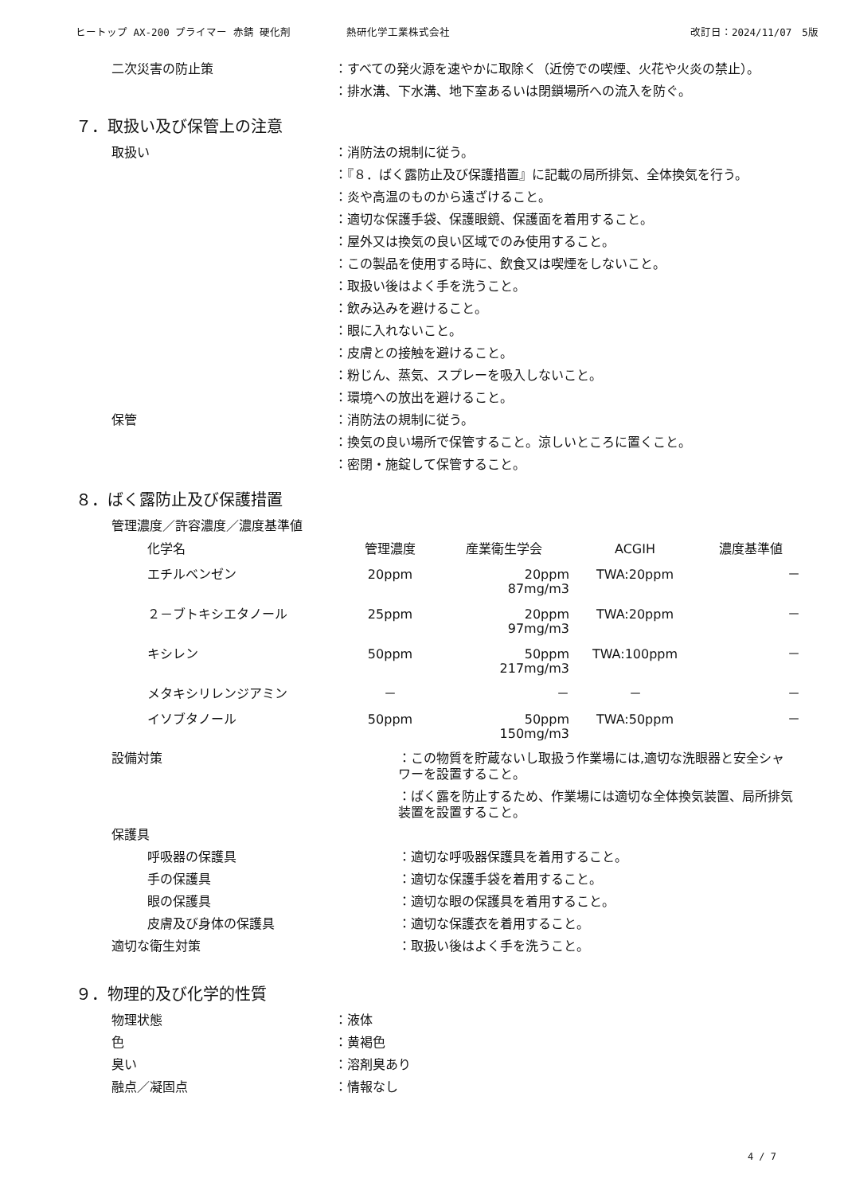ヒートップ AX-200 プライマー 赤錆 硬化剤 熱研化学工業株式会社 改訂日：2024/11/07　5版
二次災害の防止策 ：すべての発火源を速やかに取除く（近傍での喫煙、火花や火炎の禁止）。
：排水溝、下水溝、地下室あるいは閉鎖場所への流入を防ぐ。
７．取扱い及び保管上の注意
取扱い ：消防法の規制に従う。
：『８．ばく露防止及び保護措置』に記載の局所排気、全体換気を行う。
：炎や高温のものから遠ざけること。
：適切な保護手袋、保護眼鏡、保護面を着用すること。
：屋外又は換気の良い区域でのみ使用すること。
：この製品を使用する時に、飲食又は喫煙をしないこと。
：取扱い後はよく手を洗うこと。
：飲み込みを避けること。
：眼に入れないこと。
：皮膚との接触を避けること。
：粉じん、蒸気、スプレーを吸入しないこと。
：環境への放出を避けること。
保管 ：消防法の規制に従う。
：換気の良い場所で保管すること。涼しいところに置くこと。
：密閉・施錠して保管すること。
８．ばく露防止及び保護措置
管理濃度／許容濃度／濃度基準値
| 化学名 | 管理濃度 | 産業衛生学会 | ACGIH | 濃度基準値 |
| --- | --- | --- | --- | --- |
| エチルベンゼン | 20ppm | 20ppm 87mg/m3 | TWA:20ppm | － |
| ２－ブトキシエタノール | 25ppm | 20ppm 97mg/m3 | TWA:20ppm | － |
| キシレン | 50ppm | 50ppm 217mg/m3 | TWA:100ppm | － |
| メタキシリレンジアミン | － | － | － | － |
| イソブタノール | 50ppm | 50ppm 150mg/m3 | TWA:50ppm | － |
設備対策 ：この物質を貯蔵ないし取扱う作業場には,適切な洗眼器と安全シャワーを設置すること。
：ばく露を防止するため、作業場には適切な全体換気装置、局所排気装置を設置すること。
保護具
呼吸器の保護具 ：適切な呼吸器保護具を着用すること。
手の保護具 ：適切な保護手袋を着用すること。
眼の保護具 ：適切な眼の保護具を着用すること。
皮膚及び身体の保護具 ：適切な保護衣を着用すること。
適切な衛生対策 ：取扱い後はよく手を洗うこと。
９．物理的及び化学的性質
物理状態 ：液体
色 ：黄褐色
臭い ：溶剤臭あり
融点／凝固点 ：情報なし
4 / 7